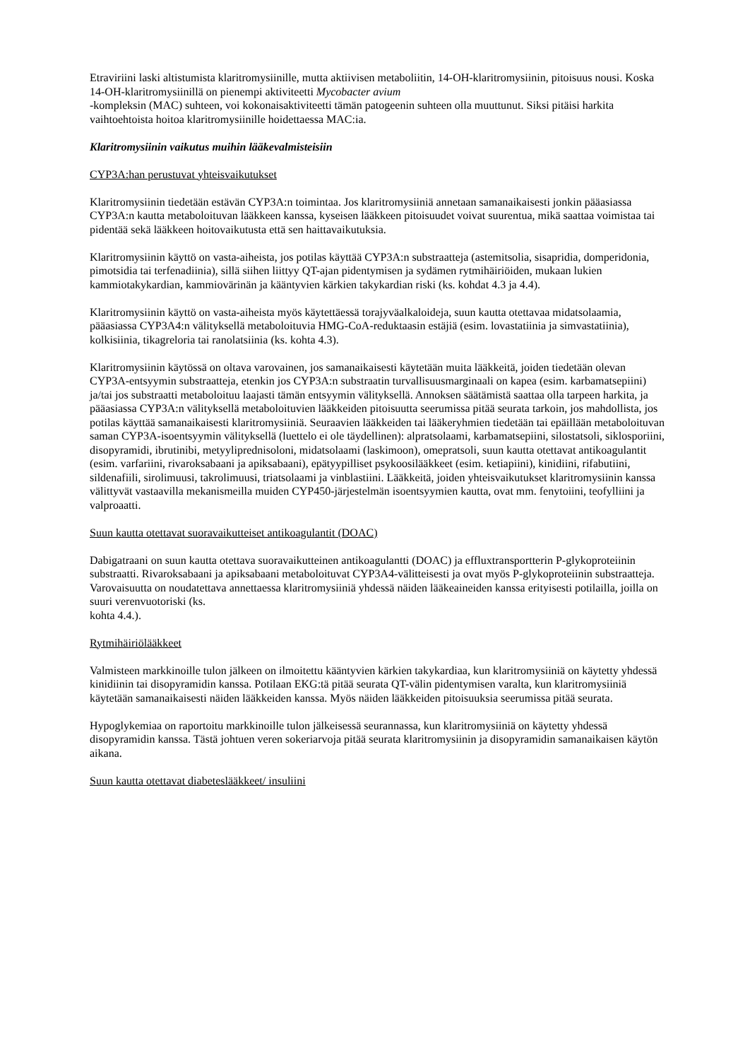Etraviriini laski altistumista klaritromysiinille, mutta aktiivisen metaboliitin, 14-OH-klaritromysiinin, pitoisuus nousi. Koska 14-OH-klaritromysiinillä on pienempi aktiviteetti Mycobacter avium
-kompleksin (MAC) suhteen, voi kokonaisaktiviteetti tämän patogeenin suhteen olla muuttunut. Siksi pitäisi harkita vaihtoehtoista hoitoa klaritromysiinille hoidettaessa MAC:ia.
Klaritromysiinin vaikutus muihin lääkevalmisteisiin
CYP3A:han perustuvat yhteisvaikutukset
Klaritromysiinin tiedetään estävän CYP3A:n toimintaa. Jos klaritromysiiniä annetaan samanaikaisesti jonkin pääasiassa CYP3A:n kautta metaboloituvan lääkkeen kanssa, kyseisen lääkkeen pitoisuudet voivat suurentua, mikä saattaa voimistaa tai pidentää sekä lääkkeen hoitovaikutusta että sen haittavaikutuksia.
Klaritromysiinin käyttö on vasta-aiheista, jos potilas käyttää CYP3A:n substraatteja (astemitsolia, sisapridia, domperidonia, pimotsidia tai terfenadiinia), sillä siihen liittyy QT-ajan pidentymisen ja sydämen rytmihäiriöiden, mukaan lukien kammiotakykardian, kammiovärinän ja kääntyvien kärkien takykardian riski (ks. kohdat 4.3 ja 4.4).
Klaritromysiinin käyttö on vasta-aiheista myös käytettäessä torajyväalkaloideja, suun kautta otettavaa midatsolaamia, pääasiassa CYP3A4:n välityksellä metaboloituvia HMG-CoA-reduktaasin estäjiä (esim. lovastatiinia ja simvastatiinia), kolkisiinia, tikagreloria tai ranolatsiinia (ks. kohta 4.3).
Klaritromysiinin käytössä on oltava varovainen, jos samanaikaisesti käytetään muita lääkkeitä, joiden tiedetään olevan CYP3A-entsyymin substraatteja, etenkin jos CYP3A:n substraatin turvallisuusmarginaali on kapea (esim. karbamatsepiini) ja/tai jos substraatti metaboloituu laajasti tämän entsyymin välityksellä. Annoksen säätämistä saattaa olla tarpeen harkita, ja pääasiassa CYP3A:n välityksellä metaboloituvien lääkkeiden pitoisuutta seerumissa pitää seurata tarkoin, jos mahdollista, jos potilas käyttää samanaikaisesti klaritromysiiniä. Seuraavien lääkkeiden tai lääkeryhmien tiedetään tai epäillään metaboloituvan saman CYP3A-isoentsyymin välityksellä (luettelo ei ole täydellinen): alpratsolaami, karbamatsepiini, silostatsoli, siklosporiini, disopyramidi, ibrutinibi, metyyliprednisoloni, midatsolaami (laskimoon), omepratsoli, suun kautta otettavat antikoagulantit (esim. varfariini, rivaroksabaani ja apiksabaani), epätyypilliset psykoosilääkkeet (esim. ketiapiini), kinidiini, rifabutiini, sildenafiili, sirolimuusi, takrolimuusi, triatsolaami ja vinblastiini. Lääkkeitä, joiden yhteisvaikutukset klaritromysiinin kanssa välittyvät vastaavilla mekanismeilla muiden CYP450-järjestelmän isoentsyymien kautta, ovat mm. fenytoiini, teofylliini ja valproaatti.
Suun kautta otettavat suoravaikutteiset antikoagulantit (DOAC)
Dabigatraani on suun kautta otettava suoravaikutteinen antikoagulantti (DOAC) ja effluxtransportterin P-glykoproteiinin substraatti. Rivaroksabaani ja apiksabaani metaboloituvat CYP3A4-välitteisesti ja ovat myös P-glykoproteiinin substraatteja. Varovaisuutta on noudatettava annettaessa klaritromysiiniä yhdessä näiden lääkeaineiden kanssa erityisesti potilailla, joilla on suuri verenvuotoriski (ks.
kohta 4.4.).
Rytmihäiriölääkkeet
Valmisteen markkinoille tulon jälkeen on ilmoitettu kääntyvien kärkien takykardiaa, kun klaritromysiiniä on käytetty yhdessä kinidiinin tai disopyramidin kanssa. Potilaan EKG:tä pitää seurata QT-välin pidentymisen varalta, kun klaritromysiiniä käytetään samanaikaisesti näiden lääkkeiden kanssa. Myös näiden lääkkeiden pitoisuuksia seerumissa pitää seurata.
Hypoglykemiaa on raportoitu markkinoille tulon jälkeisessä seurannassa, kun klaritromysiiniä on käytetty yhdessä disopyramidin kanssa. Tästä johtuen veren sokeriarvoja pitää seurata klaritromysiinin ja disopyramidin samanaikaisen käytön aikana.
Suun kautta otettavat diabeteslääkkeet/ insuliini